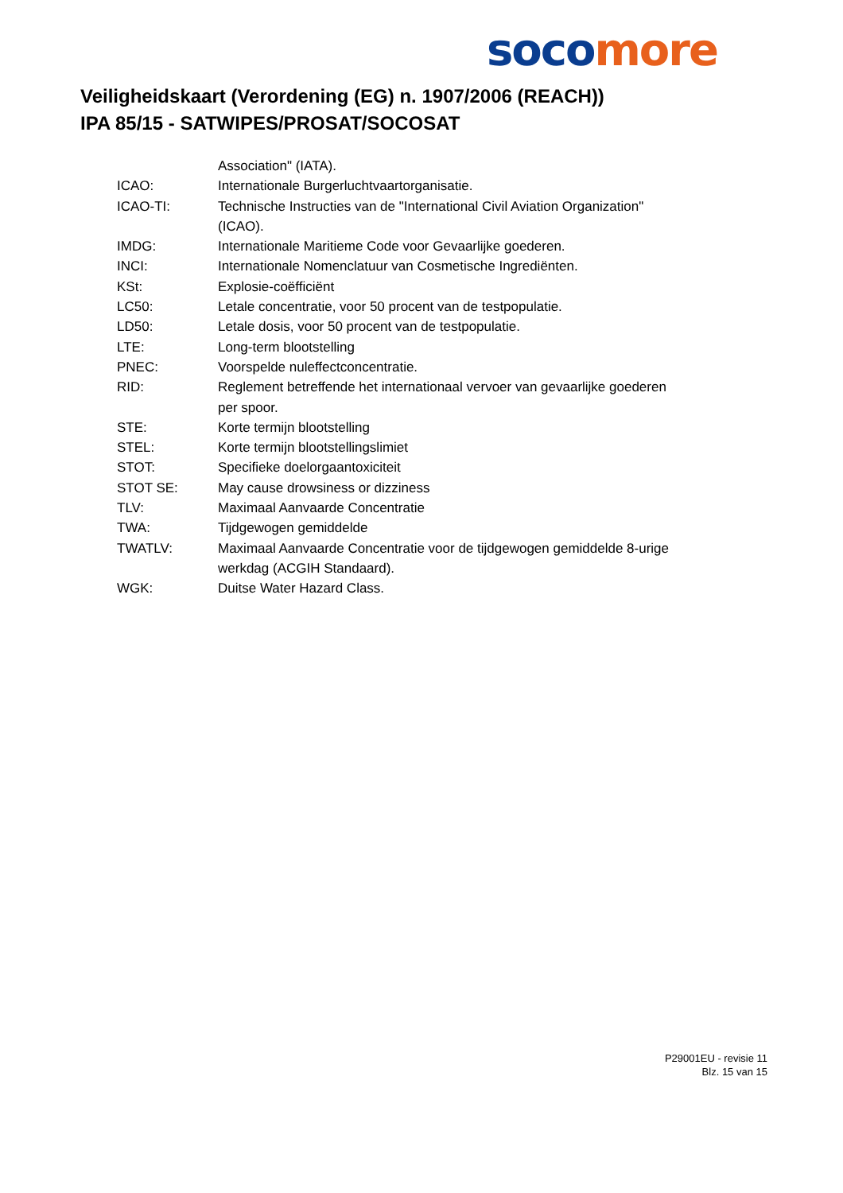soco more
Veiligheidskaart (Verordening (EG) n. 1907/2006 (REACH))
IPA 85/15 - SATWIPES/PROSAT/SOCOSAT
| | Association" (IATA). |
| ICAO: | Internationale Burgerluchtvaartorganisatie. |
| ICAO-TI: | Technische Instructies van de "International Civil Aviation Organization" (ICAO). |
| IMDG: | Internationale Maritieme Code voor Gevaarlijke goederen. |
| INCI: | Internationale Nomenclatuur van Cosmetische Ingrediënten. |
| KSt: | Explosie-coëfficiënt |
| LC50: | Letale concentratie, voor 50 procent van de testpopulatie. |
| LD50: | Letale dosis, voor 50 procent van de testpopulatie. |
| LTE: | Long-term blootstelling |
| PNEC: | Voorspelde nuleffectconcentratie. |
| RID: | Reglement betreffende het internationaal vervoer van gevaarlijke goederen per spoor. |
| STE: | Korte termijn blootstelling |
| STEL: | Korte termijn blootstellingslimiet |
| STOT: | Specifieke doelorgaantoxiciteit |
| STOT SE: | May cause drowsiness or dizziness |
| TLV: | Maximaal Aanvaarde Concentratie |
| TWA: | Tijdgewogen gemiddelde |
| TWATLV: | Maximaal Aanvaarde Concentratie voor de tijdgewogen gemiddelde 8-urige werkdag (ACGIH Standaard). |
| WGK: | Duitse Water Hazard Class. |
P29001EU - revisie 11
Blz. 15 van 15